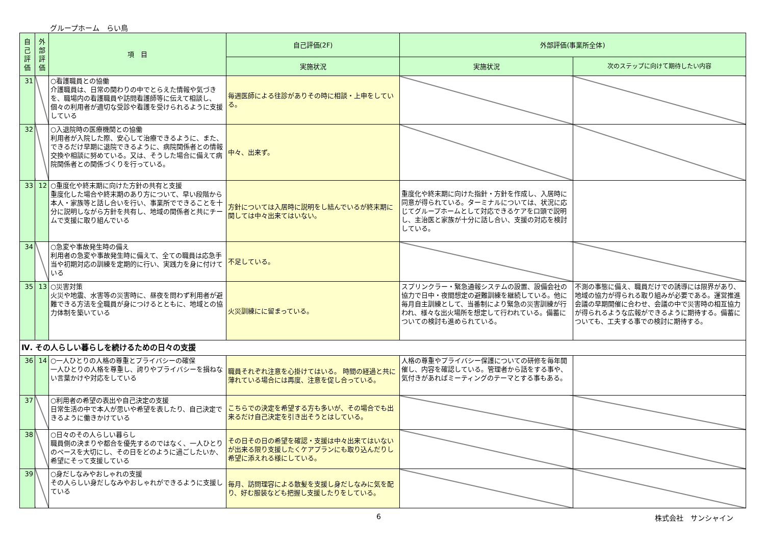グループホーム　らい鳥
| 自己評価 | 外部評価 | 項 目 | 自己評価(2F) | 外部評価(事業所全体) | |
| --- | --- | --- | --- | --- | --- |
| | | | 実施状況 | 実施状況 | 次のステップに向けて期待したい内容 |
| 31 | | ○看護職員との協働 介護職員は、日常の関わりの中でとらえた情報や気づきを、職場内の看護職員や訪問看護師等に伝えて相談し、個々の利用者が適切な受診や看護を受けられるように支援している | 毎週医師による往診がありその時に相談・上申をしている。 | | |
| 32 | | ○入退院時の医療機関との協働 利用者が入院した際、安心して治療できるように、また、できるだけ早期に退院できるように、病院関係者との情報交換や相談に努めている。又は、そうした場合に備えて病院関係者との関係づくりを行っている。 | 中々、出来ず。 | | |
| 33 | 12 | ○重度化や終末期に向けた方針の共有と支援 重度化した場合や終末期のあり方について、早い段階から本人・家族等と話し合いを行い、事業所でできることを十分に説明しながら方針を共有し、地域の関係者と共にチームで支援に取り組んでいる | 方針については入居時に説明をし結んでいるが終末期に関しては中々出来てはいない。 | 重度化や終末期に向けた指針・方針を作成し、入居時に同意が得られている。ターミナルについては、状況に応じてグループホームとして対応できるケアを口頭で説明し、主治医と家族が十分に話し合い、支援の対応を検討している。 | |
| 34 | | ○急変や事故発生時の備え 利用者の急変や事故発生時に備えて、全ての職員は応急手当や初期対応の訓練を定期的に行い、実践力を身に付けている | 不足している。 | | |
| 35 | 13 | ○災害対策 火災や地震、水害等の災害時に、昼夜を問わず利用者が避難できる方法を全職員が身につけるとともに、地域との協力体制を築いている | 火災訓練にに留まっている。 | スプリンクラー・緊急通報システムの設置、設備会社の協力で日中・夜間想定の避難訓練を継続している。他に毎月自主訓練として、当番制により緊急の災害訓練が行われ、様々な出火場所を想定して行われている。備蓄についての検討も進められている。 | 不測の事態に備え、職員だけでの誘導には限界があり、地域の協力が得られる取り組みが必要である。運営推進会議の早期開催に合わせ、会議の中で災害時の相互協力が得られるような広報ができるように期待する。備蓄についても、工夫する事での検討に期待する。 |
| Ⅳ. その人らしい暮らしを続けるための日々の支援 | | | | | |
| 36 | 14 | ○一人ひとりの人格の尊重とプライバシーの確保 一人ひとりの人格を尊重し、誇りやプライバシーを損ねない言葉かけや対応をしている | 職員それぞれ注意を心掛けてはいる。 時間の経過と共に薄れている場合には再度、注意を促し合っている。 | 人格の尊重やプライバシー保護についての研修を毎年開催し、内容を確認している。管理者から話をする事や、気付きがあればミーティングのテーマとする事もある。 | |
| 37 | | ○利用者の希望の表出や自己決定の支援 日常生活の中で本人が思いや希望を表したり、自己決定できるように働きかけている | こちらでの決定を希望する方も多いが、その場合でも出来るだけ自己決定を引き出そうとはしている。 | | |
| 38 | | ○日々のその人らしい暮らし 職員側の決まりや都合を優先するのではなく、一人ひとりのペースを大切にし、その日をどのように過ごしたいか、希望にそって支援している | その日その日の希望を確認・支援は中々出来てはいないが出来る限り支援したくケアプランにも取り込んだりし希望に添えれる様にしている。 | | |
| 39 | | ○身だしなみやおしゃれの支援 その人らしい身だしなみやおしゃれができるように支援している | 毎月、訪問理容による散髪を支援し身だしなみに気を配り、好む服装なども把握し支援したりをしている。 | | |
6 株式会社　サンシャイン